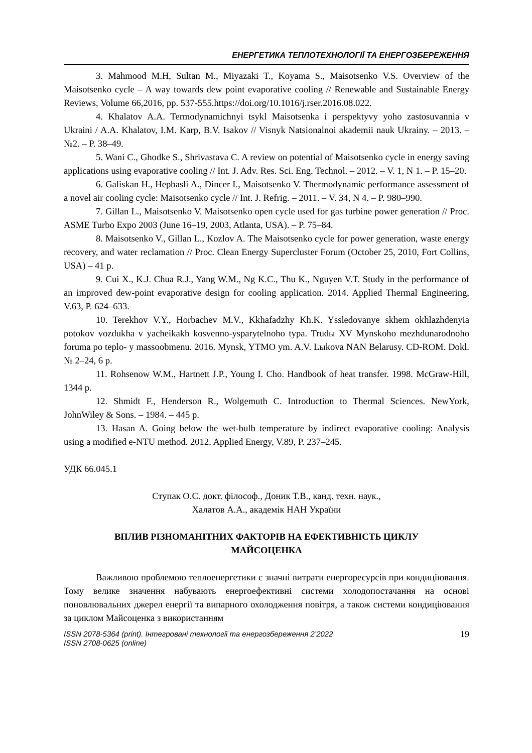ЕНЕРГЕТИКА ТЕПЛОТЕХНОЛОГІЇ ТА ЕНЕРГОЗБЕРЕЖЕННЯ
3. Mahmood M.H, Sultan M., Miyazaki T., Koyama S., Maisotsenko V.S. Overview of the Maisotsenko cycle – A way towards dew point evaporative cooling // Renewable and Sustainable Energy Reviews, Volume 66,2016, pp. 537-555.https://doi.org/10.1016/j.rser.2016.08.022.
4. Khalatov A.A. Termodynamichnyi tsykl Maisotsenka i perspektyvy yoho zastosuvannia v Ukraini / A.A. Khalatov, I.M. Karp, B.V. Isakov // Visnyk Natsionalnoi akademii nauk Ukrainy. – 2013. – №2. – P. 38–49.
5. Wani C., Ghodke S., Shrivastava C. A review on potential of Maisotsenko cycle in energy saving applications using evaporative cooling // Int. J. Adv. Res. Sci. Eng. Technol. – 2012. – V. 1, N 1. – P. 15–20.
6. Galiskan H., Hepbasli A., Dincer I., Maisotsenko V. Thermodynamic performance assessment of a novel air cooling cycle: Maisotsenko cycle // Int. J. Refrig. – 2011. – V. 34, N 4. – P. 980–990.
7. Gillan L., Maisotsenko V. Maisotsenko open cycle used for gas turbine power generation // Proc. ASME Turbo Expo 2003 (June 16–19, 2003, Atlanta, USA). – P. 75–84.
8. Maisotsenko V., Gillan L., Kozlov A. The Maisotsenko cycle for power generation, waste energy recovery, and water reclamation // Proc. Clean Energy Supercluster Forum (October 25, 2010, Fort Collins, USA) – 41 p.
9. Cui X., K.J. Chua R.J., Yang W.M., Ng K.C., Thu K., Nguyen V.T. Study in the performance of an improved dew-point evaporative design for cooling application. 2014. Applied Thermal Engineering, V.63, P. 624–633.
10. Terekhov V.Y., Horbachev M.V., Kkhafadzhy Kh.K. Yssledovanye skhem okhlazhdenyia potokov vozdukha v yacheikakh kosvenno-ysparytelnoho typa. Trudы XV Mynskoho mezhdunarodnoho foruma po teplo- y massoobmenu. 2016. Mynsk, YTMO ym. A.V. Lыkova NAN Belarusy. CD-ROM. Dokl. № 2–24, 6 p.
11. Rohsenow W.M., Hartnett J.P., Young I. Cho. Handbook of heat transfer. 1998. McGraw-Hill, 1344 p.
12. Shmidt F., Henderson R., Wolgemuth C. Introduction to Thermal Sciences. NewYork, JohnWiley & Sons. – 1984. – 445 p.
13. Hasan A. Going below the wet-bulb temperature by indirect evaporative cooling: Analysis using a modified e-NTU method. 2012. Applied Energy, V.89, P. 237–245.
УДК 66.045.1
Ступак О.С. докт. філософ., Доник Т.В., канд. техн. наук.,
Халатов А.А., академік НАН України
ВПЛИВ РІЗНОМАНІТНИХ ФАКТОРІВ НА ЕФЕКТИВНІСТЬ ЦИКЛУ
МАЙСОЦЕНКА
Важливою проблемою теплоенергетики є значні витрати енергоресурсів при кондиціювання. Тому велике значення набувають енергоефективні системи холодопостачання на основі поновлювальних джерел енергії та випарного охолодження повітря, а також системи кондиціювання за циклом Майсоценка з використанням
ISSN 2078-5364 (print). Інтегровані технології та енергозбереження 2’2022
ISSN 2708-0625 (online) 19